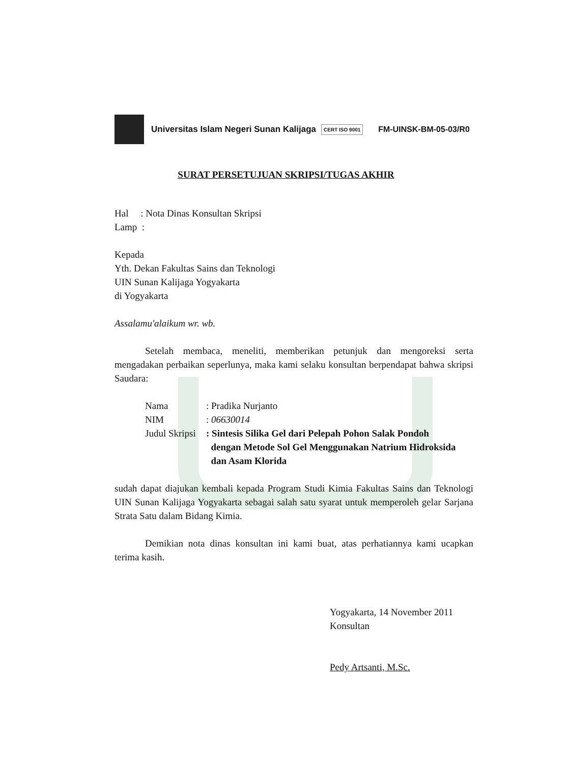Universitas Islam Negeri Sunan Kalijaga CERT ISO 9001 FM-UINSK-BM-05-03/R0
SURAT PERSETUJUAN SKRIPSI/TUGAS AKHIR
Hal : Nota Dinas Konsultan Skripsi
Lamp :
Kepada
Yth. Dekan Fakultas Sains dan Teknologi
UIN Sunan Kalijaga Yogyakarta
di Yogyakarta
Assalamu'alaikum wr. wb.
Setelah membaca, meneliti, memberikan petunjuk dan mengoreksi serta mengadakan perbaikan seperlunya, maka kami selaku konsultan berpendapat bahwa skripsi Saudara:
| Nama | : Pradika Nurjanto |
| NIM | : 06630014 |
| Judul Skripsi | : Sintesis Silika Gel dari Pelepah Pohon Salak Pondoh dengan Metode Sol Gel Menggunakan Natrium Hidroksida dan Asam Klorida |
sudah dapat diajukan kembali kepada Program Studi Kimia Fakultas Sains dan Teknologi UIN Sunan Kalijaga Yogyakarta sebagai salah satu syarat untuk memperoleh gelar Sarjana Strata Satu dalam Bidang Kimia.
Demikian nota dinas konsultan ini kami buat, atas perhatiannya kami ucapkan terima kasih.
Yogyakarta, 14 November 2011
Konsultan
Pedy Artsanti, M.Sc.